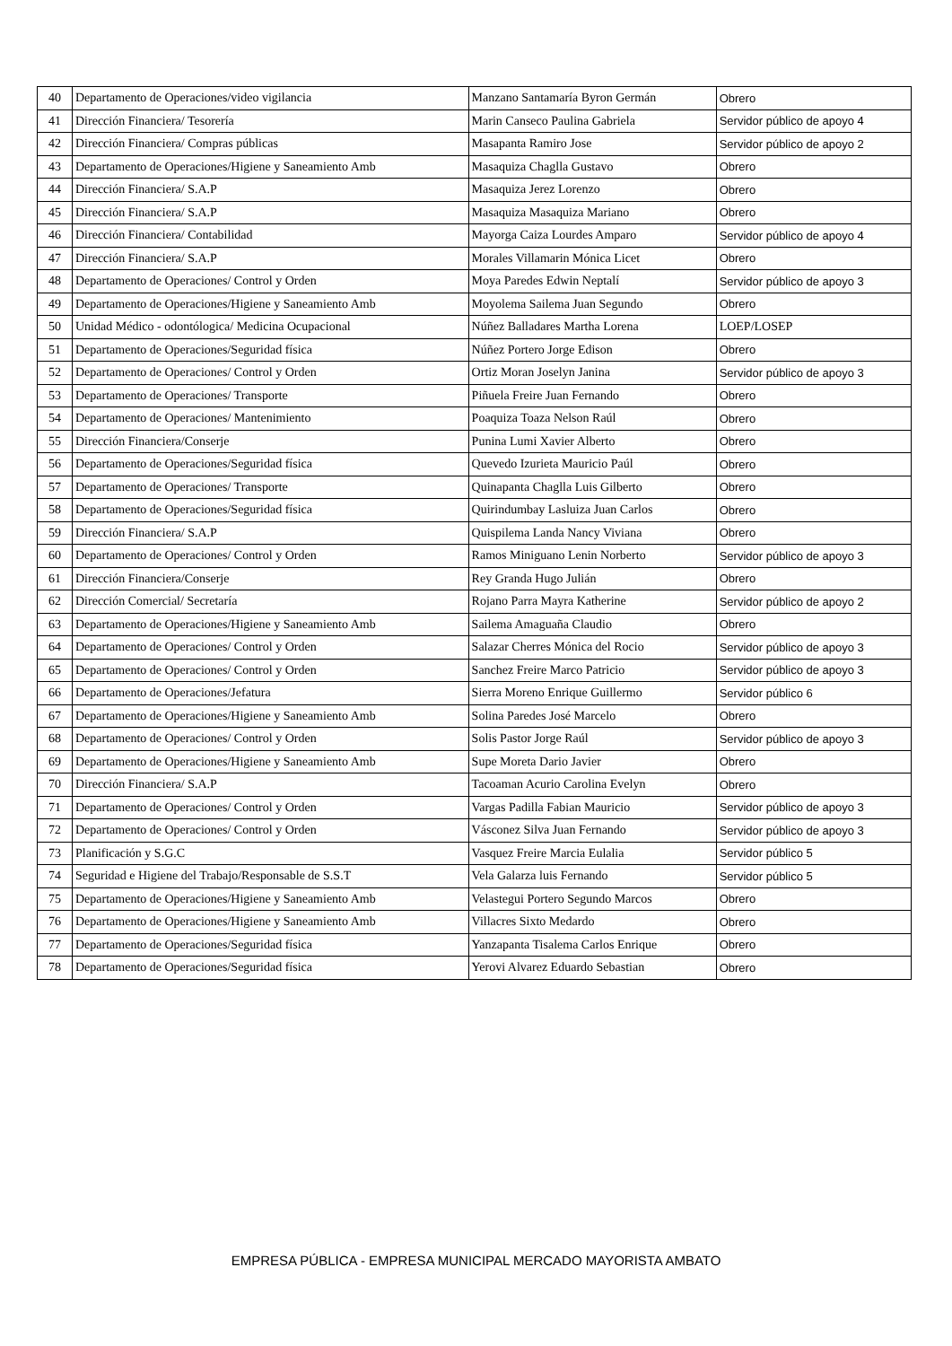| 40 | Departamento de Operaciones/video vigilancia | Manzano Santamaría Byron Germán | Obrero |
| 41 | Dirección Financiera/ Tesorería | Marin Canseco Paulina Gabriela | Servidor público de apoyo 4 |
| 42 | Dirección Financiera/ Compras públicas | Masapanta Ramiro Jose | Servidor público de apoyo 2 |
| 43 | Departamento de Operaciones/Higiene y Saneamiento Amb | Masaquiza Chaglla Gustavo | Obrero |
| 44 | Dirección Financiera/ S.A.P | Masaquiza Jerez Lorenzo | Obrero |
| 45 | Dirección Financiera/ S.A.P | Masaquiza Masaquiza Mariano | Obrero |
| 46 | Dirección Financiera/ Contabilidad | Mayorga Caiza Lourdes Amparo | Servidor público de apoyo 4 |
| 47 | Dirección Financiera/ S.A.P | Morales Villamarin Mónica Licet | Obrero |
| 48 | Departamento de Operaciones/ Control y Orden | Moya Paredes Edwin Neptalí | Servidor público de apoyo 3 |
| 49 | Departamento de Operaciones/Higiene y Saneamiento Amb | Moyolema Sailema Juan Segundo | Obrero |
| 50 | Unidad Médico - odontólogica/ Medicina Ocupacional | Núñez Balladares Martha Lorena | LOEP/LOSEP |
| 51 | Departamento de Operaciones/Seguridad física | Núñez Portero Jorge Edison | Obrero |
| 52 | Departamento de Operaciones/ Control y Orden | Ortiz Moran Joselyn Janina | Servidor público de apoyo 3 |
| 53 | Departamento de Operaciones/ Transporte | Piñuela Freire Juan Fernando | Obrero |
| 54 | Departamento de Operaciones/ Mantenimiento | Poaquiza Toaza Nelson Raúl | Obrero |
| 55 | Dirección Financiera/Conserje | Punina Lumi Xavier Alberto | Obrero |
| 56 | Departamento de Operaciones/Seguridad física | Quevedo Izurieta Mauricio Paúl | Obrero |
| 57 | Departamento de Operaciones/ Transporte | Quinapanta Chaglla Luis Gilberto | Obrero |
| 58 | Departamento de Operaciones/Seguridad física | Quirindumbay Lasluiza Juan Carlos | Obrero |
| 59 | Dirección Financiera/ S.A.P | Quispilema Landa Nancy Viviana | Obrero |
| 60 | Departamento de Operaciones/ Control y Orden | Ramos Miniguano Lenin Norberto | Servidor público de apoyo 3 |
| 61 | Dirección Financiera/Conserje | Rey Granda Hugo Julián | Obrero |
| 62 | Dirección Comercial/ Secretaría | Rojano Parra Mayra Katherine | Servidor público de apoyo 2 |
| 63 | Departamento de Operaciones/Higiene y Saneamiento Amb | Sailema Amaguaña Claudio | Obrero |
| 64 | Departamento de Operaciones/ Control y Orden | Salazar Cherres Mónica del Rocio | Servidor público de apoyo 3 |
| 65 | Departamento de Operaciones/ Control y Orden | Sanchez Freire Marco Patricio | Servidor público de apoyo 3 |
| 66 | Departamento de Operaciones/Jefatura | Sierra Moreno Enrique Guillermo | Servidor público 6 |
| 67 | Departamento de Operaciones/Higiene y Saneamiento Amb | Solina Paredes José Marcelo | Obrero |
| 68 | Departamento de Operaciones/ Control y Orden | Solis Pastor Jorge Raúl | Servidor público de apoyo 3 |
| 69 | Departamento de Operaciones/Higiene y Saneamiento Amb | Supe Moreta Dario Javier | Obrero |
| 70 | Dirección Financiera/ S.A.P | Tacoaman Acurio Carolina Evelyn | Obrero |
| 71 | Departamento de Operaciones/ Control y Orden | Vargas Padilla Fabian Mauricio | Servidor público de apoyo 3 |
| 72 | Departamento de Operaciones/ Control y Orden | Vásconez Silva Juan Fernando | Servidor público de apoyo 3 |
| 73 | Planificación y S.G.C | Vasquez Freire Marcia Eulalia | Servidor público 5 |
| 74 | Seguridad e Higiene del Trabajo/Responsable de S.S.T | Vela Galarza luis Fernando | Servidor público 5 |
| 75 | Departamento de Operaciones/Higiene y Saneamiento Amb | Velastegui Portero Segundo Marcos | Obrero |
| 76 | Departamento de Operaciones/Higiene y Saneamiento Amb | Villacres Sixto Medardo | Obrero |
| 77 | Departamento de Operaciones/Seguridad física | Yanzapanta Tisalema Carlos Enrique | Obrero |
| 78 | Departamento de Operaciones/Seguridad física | Yerovi Alvarez Eduardo Sebastian | Obrero |
EMPRESA PÚBLICA - EMPRESA MUNICIPAL MERCADO MAYORISTA AMBATO